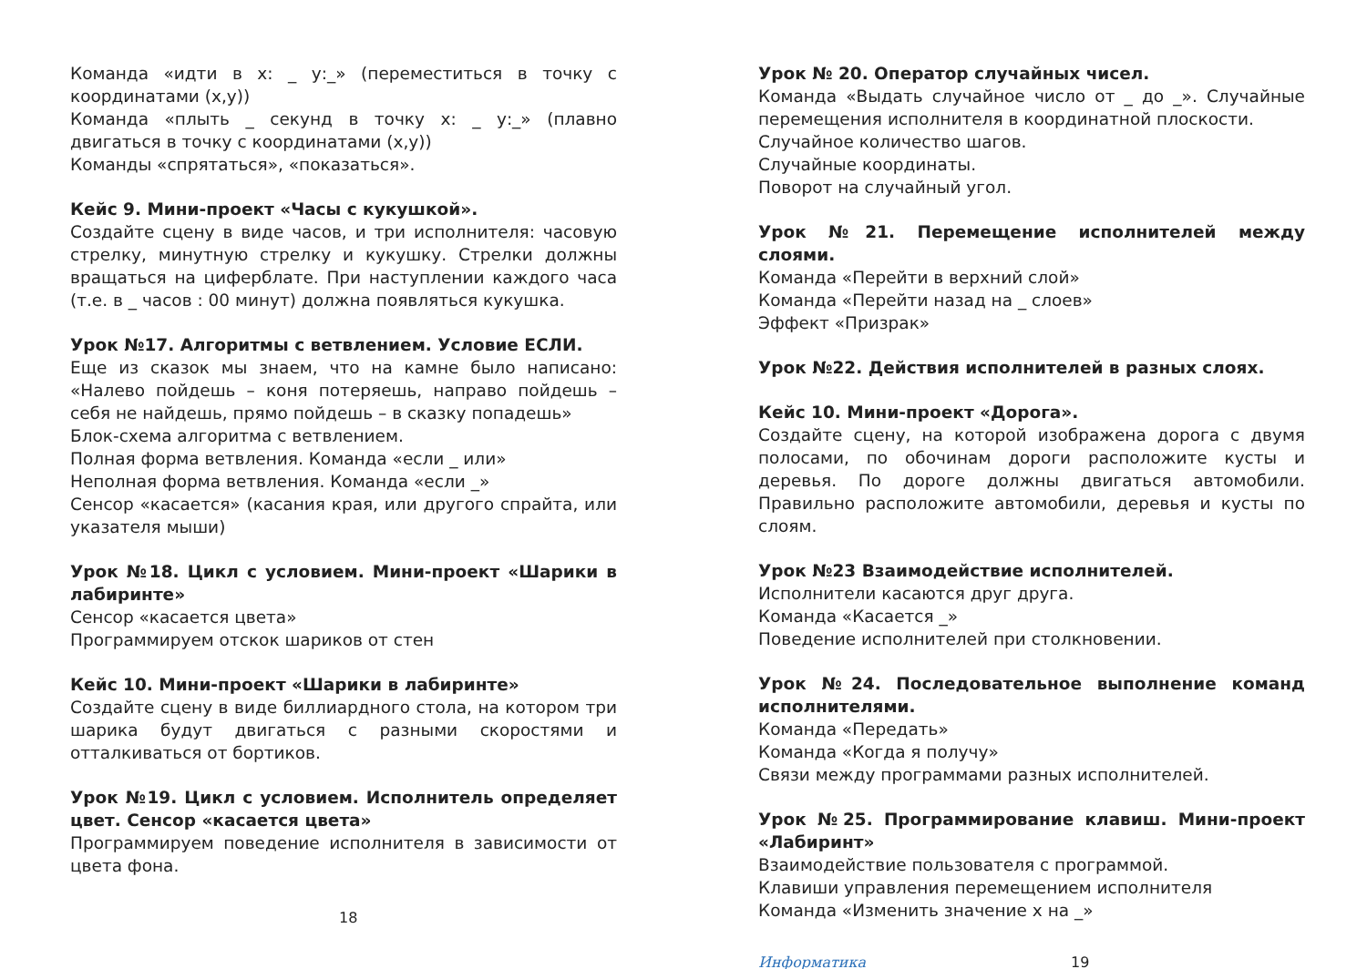Команда «идти в х: _ у:_» (переместиться в точку с координатами (х,у))
Команда «плыть _ секунд в точку х: _ у:_» (плавно двигаться в точку с координатами (х,у))
Команды «спрятаться», «показаться».
Кейс 9. Мини-проект «Часы с кукушкой».
Создайте сцену в виде часов, и три исполнителя: часовую стрелку, минутную стрелку и кукушку. Стрелки должны вращаться на циферблате. При наступлении каждого часа (т.е. в _ часов : 00 минут) должна появляться кукушка.
Урок №17. Алгоритмы с ветвлением. Условие ЕСЛИ.
Еще из сказок мы знаем, что на камне было написано: «Налево пойдешь – коня потеряешь, направо пойдешь – себя не найдешь, прямо пойдешь – в сказку попадешь»
Блок-схема алгоритма с ветвлением.
Полная форма ветвления. Команда «если _ или»
Неполная форма ветвления. Команда «если _»
Сенсор «касается» (касания края, или другого спрайта, или указателя мыши)
Урок №18. Цикл с условием. Мини-проект «Шарики в лабиринте»
Сенсор «касается цвета»
Программируем отскок шариков от стен
Кейс 10. Мини-проект «Шарики в лабиринте»
Создайте сцену в виде биллиардного стола, на котором три шарика будут двигаться с разными скоростями и отталкиваться от бортиков.
Урок №19. Цикл с условием. Исполнитель определяет цвет. Сенсор «касается цвета»
Программируем поведение исполнителя в зависимости от цвета фона.
18
Урок № 20. Оператор случайных чисел.
Команда «Выдать случайное число от _ до _». Случайные перемещения исполнителя в координатной плоскости.
Случайное количество шагов.
Случайные координаты.
Поворот на случайный угол.
Урок №21. Перемещение исполнителей между слоями.
Команда «Перейти в верхний слой»
Команда «Перейти назад на _ слоев»
Эффект «Призрак»
Урок №22. Действия исполнителей в разных слоях.
Кейс 10. Мини-проект «Дорога».
Создайте сцену, на которой изображена дорога с двумя полосами, по обочинам дороги расположите кусты и деревья. По дороге должны двигаться автомобили. Правильно расположите автомобили, деревья и кусты по слоям.
Урок №23 Взаимодействие исполнителей.
Исполнители касаются друг друга.
Команда «Касается _»
Поведение исполнителей при столкновении.
Урок №24. Последовательное выполнение команд исполнителями.
Команда «Передать»
Команда «Когда я получу»
Связи между программами разных исполнителей.
Урок №25. Программирование клавиш. Мини-проект «Лабиринт»
Взаимодействие пользователя с программой.
Клавиши управления перемещением исполнителя
Команда «Изменить значение х на _»
Информатика 19